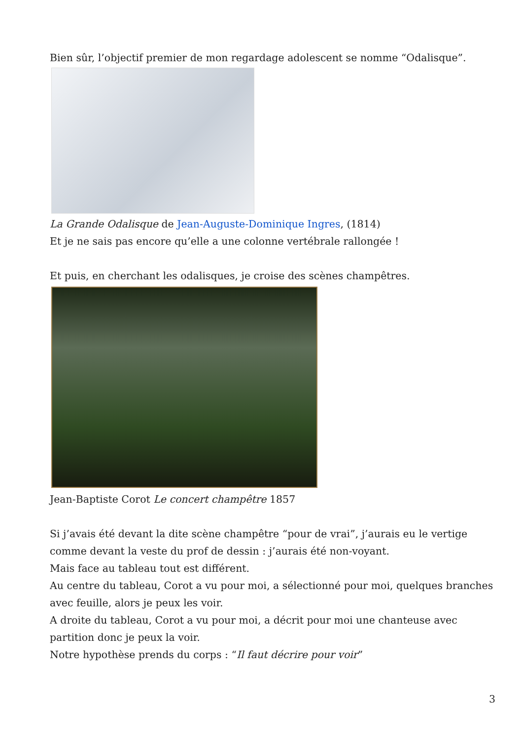Bien sûr, l’objectif premier de mon regardage adolescent se nomme “Odalisque”.
La Grande Odalisque de Jean-Auguste-Dominique Ingres, (1814)
Et je ne sais pas encore qu’elle a une colonne vertébrale rallongée !
Et puis, en cherchant les odalisques, je croise des scènes champêtres.
Jean-Baptiste Corot Le concert champêtre 1857
Si j’avais été devant la dite scène champêtre “pour de vrai”, j’aurais eu le vertige comme devant la veste du prof de dessin : j’aurais été non-voyant.
Mais face au tableau tout est différent.
Au centre du tableau, Corot a vu pour moi, a sélectionné pour moi, quelques branches avec feuille, alors je peux les voir.
A droite du tableau, Corot a vu pour moi, a décrit pour moi une chanteuse avec partition donc je peux la voir.
Notre hypothèse prends du corps : “Il faut décrire pour voir”
3